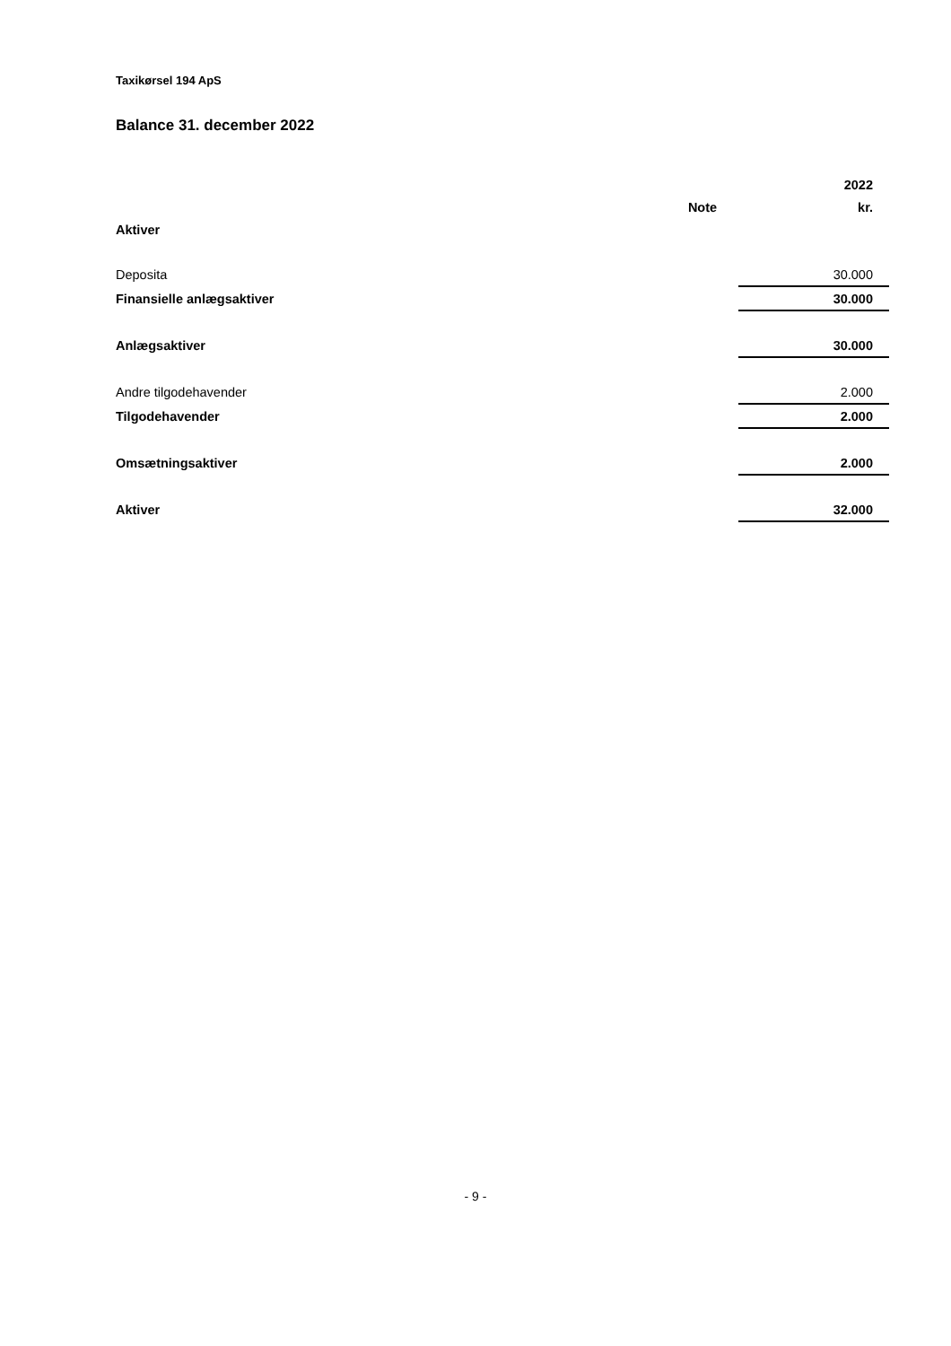Taxikørsel 194 ApS
Balance 31. december 2022
| | | 2022 |
| --- | --- | --- |
| | Note | kr. |
| Aktiver | | |
| Deposita | | 30.000 |
| Finansielle anlægsaktiver | | 30.000 |
| Anlægsaktiver | | 30.000 |
| Andre tilgodehavender | | 2.000 |
| Tilgodehavender | | 2.000 |
| Omsætningsaktiver | | 2.000 |
| Aktiver | | 32.000 |
- 9 -